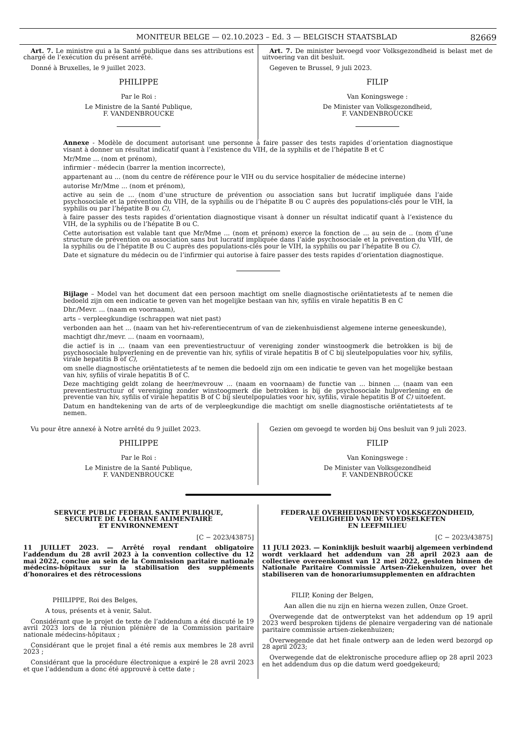MONITEUR BELGE — 02.10.2023 – Ed. 3 — BELGISCH STAATSBLAD 82669
Art. 7. Le ministre qui a la Santé publique dans ses attributions est chargé de l’exécution du présent arrêté.
Donné à Bruxelles, le 9 juillet 2023.
PHILIPPE
Par le Roi :
Le Ministre de la Santé Publique,
F. VANDENBROUCKE
Art. 7. De minister bevoegd voor Volksgezondheid is belast met de uitvoering van dit besluit.
Gegeven te Brussel, 9 juli 2023.
FILIP
Van Koningswege :
De Minister van Volksgezondheid,
F. VANDENBROUCKE
Annexe - Modèle de document autorisant une personne à faire passer des tests rapides d’orientation diagnostique visant à donner un résultat indicatif quant à l’existence du VIH, de la syphilis et de l’hépatite B et C
Mr/Mme ... (nom et prénom),
infirmier - médecin (barrer la mention incorrecte),
appartenant au ... (nom du centre de référence pour le VIH ou du service hospitalier de médecine interne)
autorise Mr/Mme ... (nom et prénom),
active au sein de ... (nom d’une structure de prévention ou association sans but lucratif impliquée dans l’aide psychosociale et la prévention du VIH, de la syphilis ou de l’hépatite B ou C auprès des populations-clés pour le VIH, la syphilis ou par l’hépatite B ou C),
à faire passer des tests rapides d’orientation diagnostique visant à donner un résultat indicatif quant à l’existence du VIH, de la syphilis ou de l’hépatite B ou C.
Cette autorisation est valable tant que Mr/Mme ... (nom et prénom) exerce la fonction de ... au sein de .. (nom d’une structure de prévention ou association sans but lucratif impliquée dans l’aide psychosociale et la prévention du VIH, de la syphilis ou de l’hépatite B ou C auprès des populations-clés pour le VIH, la syphilis ou par l’hépatite B ou C).
Date et signature du médecin ou de l’infirmier qui autorise à faire passer des tests rapides d’orientation diagnostique.
Bijlage – Model van het document dat een persoon machtigt om snelle diagnostische oriëntatietests af te nemen die bedoeld zijn om een indicatie te geven van het mogelijke bestaan van hiv, syfilis en virale hepatitis B en C
Dhr./Mevr. ... (naam en voornaam),
arts – verpleegkundige (schrappen wat niet past)
verbonden aan het ... (naam van het hiv-referentiecentrum of van de ziekenhuisdienst algemene interne geneeskunde),
machtigt dhr./mevr. ... (naam en voornaam),
die actief is in ... (naam van een preventiestructuur of vereniging zonder winstoogmerk die betrokken is bij de psychosociale hulpverlening en de preventie van hiv, syfilis of virale hepatitis B of C bij sleutelpopulaties voor hiv, syfilis, virale hepatitis B of C),
om snelle diagnostische oriëntatietests af te nemen die bedoeld zijn om een indicatie te geven van het mogelijke bestaan van hiv, syfilis of virale hepatitis B of C.
Deze machtiging geldt zolang de heer/mevrouw ... (naam en voornaam) de functie van ... binnen ... (naam van een preventiestructuur of vereniging zonder winstoogmerk die betrokken is bij de psychosociale hulpverlening en de preventie van hiv, syfilis of virale hepatitis B of C bij sleutelpopulaties voor hiv, syfilis, virale hepatitis B of C) uitoefent.
Datum en handtekening van de arts of de verpleegkundige die machtigt om snelle diagnostische oriëntatietests af te nemen.
Vu pour être annexé à Notre arrêté du 9 juillet 2023.
PHILIPPE
Par le Roi :
Le Ministre de la Santé Publique,
F. VANDENBROUCKE
Gezien om gevoegd te worden bij Ons besluit van 9 juli 2023.
FILIP
Van Koningswege :
De Minister van Volksgezondheid
F. VANDENBROUCKE
SERVICE PUBLIC FEDERAL SANTE PUBLIQUE,
SECURITE DE LA CHAINE ALIMENTAIRE
ET ENVIRONNEMENT
[C − 2023/43875]
11 JUILLET 2023. — Arrêté royal rendant obligatoire l’addendum du 28 avril 2023 à la convention collective du 12 mai 2022, conclue au sein de la Commission paritaire nationale médecins-hôpitaux sur la stabilisation des suppléments d’honoraires et des rétrocessions
PHILIPPE, Roi des Belges,
A tous, présents et à venir, Salut.
Considérant que le projet de texte de l’addendum a été discuté le 19 avril 2023 lors de la réunion plénière de la Commission paritaire nationale médecins-hôpitaux ;
Considérant que le projet final a été remis aux membres le 28 avril 2023 ;
Considérant que la procédure électronique a expiré le 28 avril 2023 et que l’addendum a donc été approuvé à cette date ;
FEDERALE OVERHEIDSDIENST VOLKSGEZONDHEID,
VEILIGHEID VAN DE VOEDSELKETEN
EN LEEFMILIEU
[C − 2023/43875]
11 JULI 2023. — Koninklijk besluit waarbij algemeen verbindend wordt verklaard het addendum van 28 april 2023 aan de collectieve overeenkomst van 12 mei 2022, gesloten binnen de Nationale Paritaire Commissie Artsen-Ziekenhuizen, over het stabiliseren van de honorariumsupplementen en afdrachten
FILIP, Koning der Belgen,
Aan allen die nu zijn en hierna wezen zullen, Onze Groet.
Overwegende dat de ontwerptekst van het addendum op 19 april 2023 werd besproken tijdens de plenaire vergadering van de nationale paritaire commissie artsen-ziekenhuizen;
Overwegende dat het finale ontwerp aan de leden werd bezorgd op 28 april 2023;
Overwegende dat de elektronische procedure afliep op 28 april 2023 en het addendum dus op die datum werd goedgekeurd;